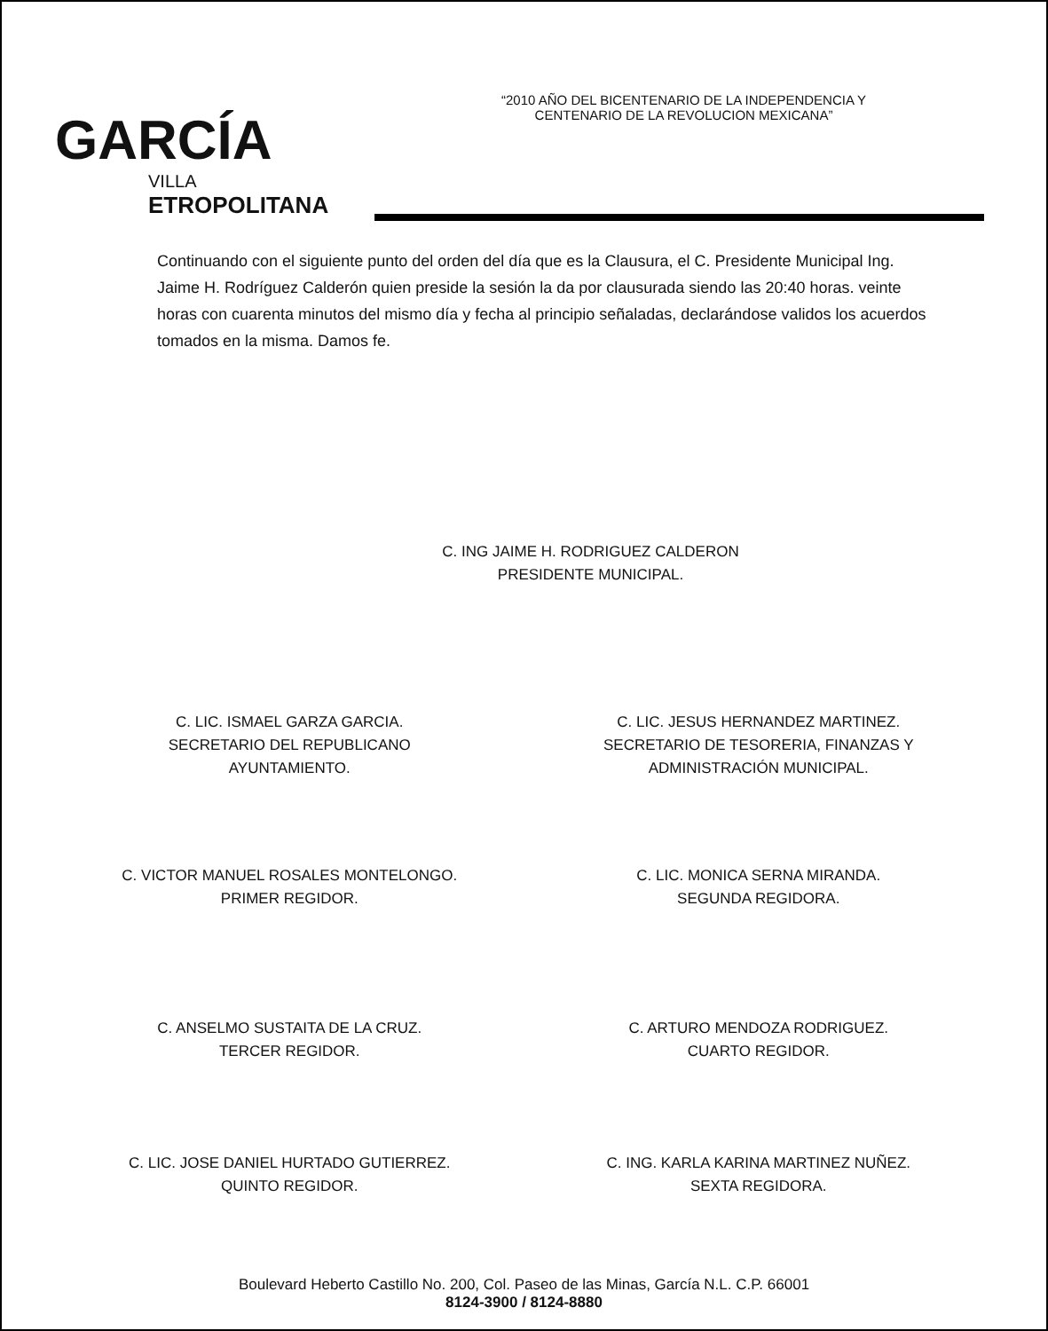GARCÍA
VILLA
ETROPOLITANA
“2010 AÑO DEL BICENTENARIO DE LA INDEPENDENCIA Y
CENTENARIO DE LA REVOLUCION MEXICANA”
Continuando con el siguiente punto del orden del día que es la Clausura, el C. Presidente Municipal Ing. Jaime H. Rodríguez Calderón quien preside la sesión la da por clausurada siendo las 20:40 horas. veinte horas con cuarenta minutos del mismo día y fecha al principio señaladas, declarándose validos los acuerdos tomados en la misma. Damos fe.
C. ING JAIME H. RODRIGUEZ CALDERON
PRESIDENTE MUNICIPAL.
C. LIC. ISMAEL GARZA GARCIA.
SECRETARIO DEL REPUBLICANO
AYUNTAMIENTO.
C. LIC. JESUS HERNANDEZ MARTINEZ.
SECRETARIO DE TESORERIA, FINANZAS Y
ADMINISTRACIÓN MUNICIPAL.
C. VICTOR MANUEL ROSALES MONTELONGO.
PRIMER REGIDOR.
C. LIC. MONICA SERNA MIRANDA.
SEGUNDA REGIDORA.
C. ANSELMO SUSTAITA DE LA CRUZ.
TERCER REGIDOR.
C. ARTURO MENDOZA RODRIGUEZ.
CUARTO REGIDOR.
C. LIC. JOSE DANIEL HURTADO GUTIERREZ.
QUINTO REGIDOR.
C. ING. KARLA KARINA MARTINEZ NUÑEZ.
SEXTA REGIDORA.
Boulevard Heberto Castillo No. 200, Col. Paseo de las Minas, García N.L. C.P. 66001
8124-3900 / 8124-8880